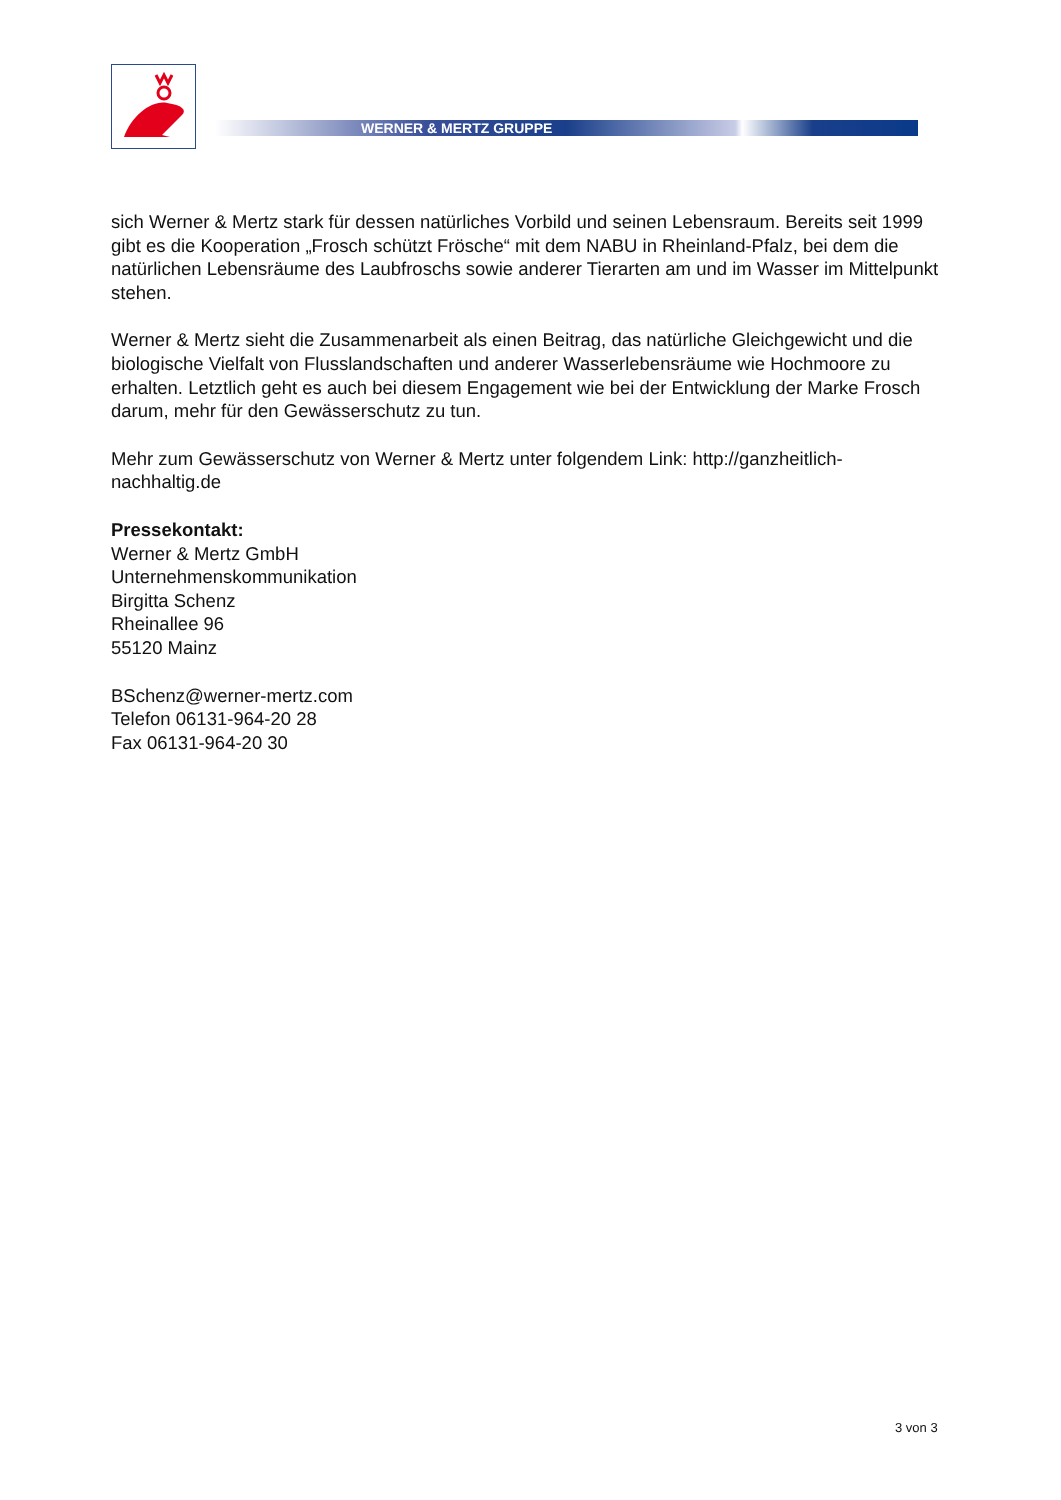WERNER & MERTZ GRUPPE
sich Werner & Mertz stark für dessen natürliches Vorbild und seinen Lebensraum. Bereits seit 1999 gibt es die Kooperation „Frosch schützt Frösche“ mit dem NABU in Rheinland-Pfalz, bei dem die natürlichen Lebensräume des Laubfroschs sowie anderer Tierarten am und im Wasser im Mittelpunkt stehen.
Werner & Mertz sieht die Zusammenarbeit als einen Beitrag, das natürliche Gleichgewicht und die biologische Vielfalt von Flusslandschaften und anderer Wasserlebensräume wie Hochmoore zu erhalten. Letztlich geht es auch bei diesem Engagement wie bei der Entwicklung der Marke Frosch darum, mehr für den Gewässerschutz zu tun.
Mehr zum Gewässerschutz von Werner & Mertz unter folgendem Link: http://ganzheitlich-
nachhaltig.de
Pressekontakt:
Werner & Mertz GmbH
Unternehmenskommunikation
Birgitta Schenz
Rheinallee 96
55120 Mainz
BSchenz@werner-mertz.com
Telefon 06131-964-20 28
Fax 06131-964-20 30
3 von 3